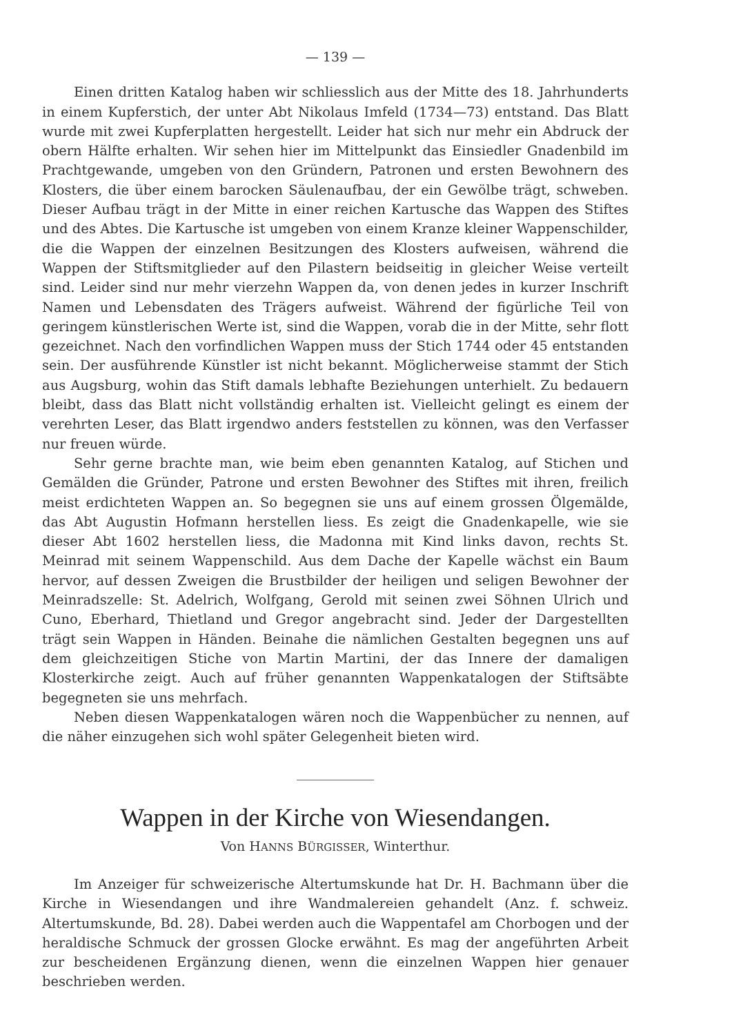— 139 —
Einen dritten Katalog haben wir schliesslich aus der Mitte des 18. Jahrhunderts in einem Kupferstich, der unter Abt Nikolaus Imfeld (1734—73) entstand. Das Blatt wurde mit zwei Kupferplatten hergestellt. Leider hat sich nur mehr ein Abdruck der obern Hälfte erhalten. Wir sehen hier im Mittelpunkt das Einsiedler Gnadenbild im Prachtgewande, umgeben von den Gründern, Patronen und ersten Bewohnern des Klosters, die über einem barocken Säulenaufbau, der ein Gewölbe trägt, schweben. Dieser Aufbau trägt in der Mitte in einer reichen Kartusche das Wappen des Stiftes und des Abtes. Die Kartusche ist umgeben von einem Kranze kleiner Wappenschilder, die die Wappen der einzelnen Besitzungen des Klosters aufweisen, während die Wappen der Stiftsmitglieder auf den Pilastern beidseitig in gleicher Weise verteilt sind. Leider sind nur mehr vierzehn Wappen da, von denen jedes in kurzer Inschrift Namen und Lebensdaten des Trägers aufweist. Während der figürliche Teil von geringem künstlerischen Werte ist, sind die Wappen, vorab die in der Mitte, sehr flott gezeichnet. Nach den vorfindlichen Wappen muss der Stich 1744 oder 45 entstanden sein. Der ausführende Künstler ist nicht bekannt. Möglicherweise stammt der Stich aus Augsburg, wohin das Stift damals lebhafte Beziehungen unterhielt. Zu bedauern bleibt, dass das Blatt nicht vollständig erhalten ist. Vielleicht gelingt es einem der verehrten Leser, das Blatt irgendwo anders feststellen zu können, was den Verfasser nur freuen würde.
Sehr gerne brachte man, wie beim eben genannten Katalog, auf Stichen und Gemälden die Gründer, Patrone und ersten Bewohner des Stiftes mit ihren, freilich meist erdichteten Wappen an. So begegnen sie uns auf einem grossen Ölgemälde, das Abt Augustin Hofmann herstellen liess. Es zeigt die Gnadenkapelle, wie sie dieser Abt 1602 herstellen liess, die Madonna mit Kind links davon, rechts St. Meinrad mit seinem Wappenschild. Aus dem Dache der Kapelle wächst ein Baum hervor, auf dessen Zweigen die Brustbilder der heiligen und seligen Bewohner der Meinradszelle: St. Adelrich, Wolfgang, Gerold mit seinen zwei Söhnen Ulrich und Cuno, Eberhard, Thietland und Gregor angebracht sind. Jeder der Dargestellten trägt sein Wappen in Händen. Beinahe die nämlichen Gestalten begegnen uns auf dem gleichzeitigen Stiche von Martin Martini, der das Innere der damaligen Klosterkirche zeigt. Auch auf früher genannten Wappenkatalogen der Stiftsäbte begegneten sie uns mehrfach.
Neben diesen Wappenkatalogen wären noch die Wappenbücher zu nennen, auf die näher einzugehen sich wohl später Gelegenheit bieten wird.
Wappen in der Kirche von Wiesendangen.
Von HANNS BÜRGISSER, Winterthur.
Im Anzeiger für schweizerische Altertumskunde hat Dr. H. Bachmann über die Kirche in Wiesendangen und ihre Wandmalereien gehandelt (Anz. f. schweiz. Altertumskunde, Bd. 28). Dabei werden auch die Wappentafel am Chorbogen und der heraldische Schmuck der grossen Glocke erwähnt. Es mag der angeführten Arbeit zur bescheidenen Ergänzung dienen, wenn die einzelnen Wappen hier genauer beschrieben werden.